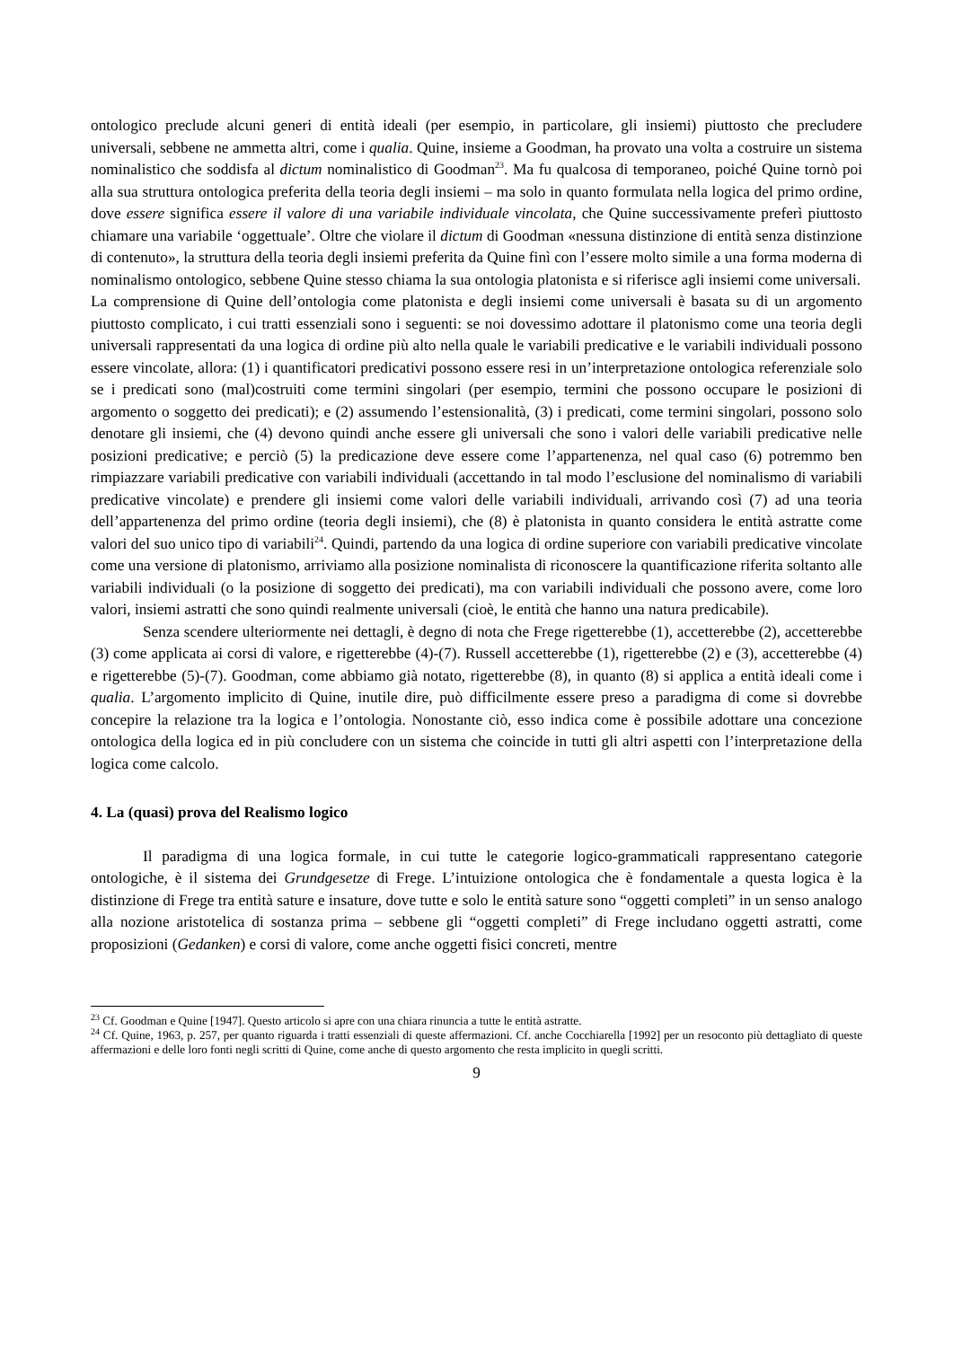ontologico preclude alcuni generi di entità ideali (per esempio, in particolare, gli insiemi) piuttosto che precludere universali, sebbene ne ammetta altri, come i qualia. Quine, insieme a Goodman, ha provato una volta a costruire un sistema nominalistico che soddisfa al dictum nominalistico di Goodman<sup>23</sup>. Ma fu qualcosa di temporaneo, poiché Quine tornò poi alla sua struttura ontologica preferita della teoria degli insiemi – ma solo in quanto formulata nella logica del primo ordine, dove essere significa essere il valore di una variabile individuale vincolata, che Quine successivamente preferì piuttosto chiamare una variabile ‘oggettuale’. Oltre che violare il dictum di Goodman «nessuna distinzione di entità senza distinzione di contenuto», la struttura della teoria degli insiemi preferita da Quine finì con l’essere molto simile a una forma moderna di nominalismo ontologico, sebbene Quine stesso chiama la sua ontologia platonista e si riferisce agli insiemi come universali.
La comprensione di Quine dell’ontologia come platonista e degli insiemi come universali è basata su di un argomento piuttosto complicato, i cui tratti essenziali sono i seguenti: se noi dovessimo adottare il platonismo come una teoria degli universali rappresentati da una logica di ordine più alto nella quale le variabili predicative e le variabili individuali possono essere vincolate, allora: (1) i quantificatori predicativi possono essere resi in un’interpretazione ontologica referenziale solo se i predicati sono (mal)costruiti come termini singolari (per esempio, termini che possono occupare le posizioni di argomento o soggetto dei predicati); e (2) assumendo l’estensionalità, (3) i predicati, come termini singolari, possono solo denotare gli insiemi, che (4) devono quindi anche essere gli universali che sono i valori delle variabili predicative nelle posizioni predicative; e perciò (5) la predicazione deve essere come l’appartenenza, nel qual caso (6) potremmo ben rimpiazzare variabili predicative con variabili individuali (accettando in tal modo l’esclusione del nominalismo di variabili predicative vincolate) e prendere gli insiemi come valori delle variabili individuali, arrivando così (7) ad una teoria dell’appartenenza del primo ordine (teoria degli insiemi), che (8) è platonista in quanto considera le entità astratte come valori del suo unico tipo di variabili<sup>24</sup>. Quindi, partendo da una logica di ordine superiore con variabili predicative vincolate come una versione di platonismo, arriviamo alla posizione nominalista di riconoscere la quantificazione riferita soltanto alle variabili individuali (o la posizione di soggetto dei predicati), ma con variabili individuali che possono avere, come loro valori, insiemi astratti che sono quindi realmente universali (cioè, le entità che hanno una natura predicabile).
Senza scendere ulteriormente nei dettagli, è degno di nota che Frege rigetterebbe (1), accetterebbe (2), accetterebbe (3) come applicata ai corsi di valore, e rigetterebbe (4)-(7). Russell accetterebbe (1), rigetterebbe (2) e (3), accetterebbe (4) e rigetterebbe (5)-(7). Goodman, come abbiamo già notato, rigetterebbe (8), in quanto (8) si applica a entità ideali come i qualia. L’argomento implicito di Quine, inutile dire, può difficilmente essere preso a paradigma di come si dovrebbe concepire la relazione tra la logica e l’ontologia. Nonostante ciò, esso indica come è possibile adottare una concezione ontologica della logica ed in più concludere con un sistema che coincide in tutti gli altri aspetti con l’interpretazione della logica come calcolo.
4. La (quasi) prova del Realismo logico
Il paradigma di una logica formale, in cui tutte le categorie logico-grammaticali rappresentano categorie ontologiche, è il sistema dei Grundgesetze di Frege. L’intuizione ontologica che è fondamentale a questa logica è la distinzione di Frege tra entità sature e insature, dove tutte e solo le entità sature sono “oggetti completi” in un senso analogo alla nozione aristotelica di sostanza prima – sebbene gli “oggetti completi” di Frege includano oggetti astratti, come proposizioni (Gedanken) e corsi di valore, come anche oggetti fisici concreti, mentre
<sup>23</sup> Cf. Goodman e Quine [1947]. Questo articolo si apre con una chiara rinuncia a tutte le entità astratte.
<sup>24</sup> Cf. Quine, 1963, p. 257, per quanto riguarda i tratti essenziali di queste affermazioni. Cf. anche Cocchiarella [1992] per un resoconto più dettagliato di queste affermazioni e delle loro fonti negli scritti di Quine, come anche di questo argomento che resta implicito in quegli scritti.
9